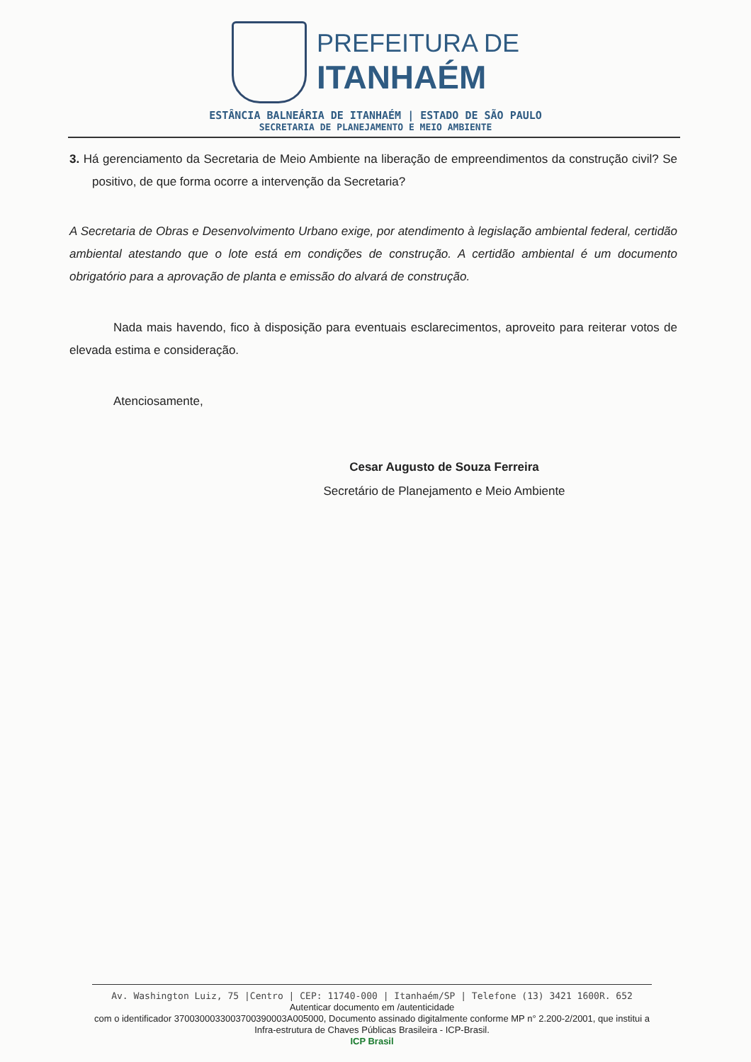PREFEITURA DE
ITANHAÉM
ESTÂNCIA BALNEÁRIA DE ITANHAÉM | ESTADO DE SÃO PAULO
SECRETARIA DE PLANEJAMENTO E MEIO AMBIENTE
3. Há gerenciamento da Secretaria de Meio Ambiente na liberação de empreendimentos da construção civil? Se positivo, de que forma ocorre a intervenção da Secretaria?
A Secretaria de Obras e Desenvolvimento Urbano exige, por atendimento à legislação ambiental federal, certidão ambiental atestando que o lote está em condições de construção. A certidão ambiental é um documento obrigatório para a aprovação de planta e emissão do alvará de construção.
Nada mais havendo, fico à disposição para eventuais esclarecimentos, aproveito para reiterar votos de elevada estima e consideração.
Atenciosamente,
Cesar Augusto de Souza Ferreira
Secretário de Planejamento e Meio Ambiente
Av. Washington Luiz, 75 |Centro | CEP: 11740-000 | Itanhaém/SP | Telefone (13) 3421 1600R. 652
Autenticar documento em /autenticidade
com o identificador 3700300033003700390003A005000, Documento assinado digitalmente conforme MP n° 2.200-2/2001, que institui a Infra-estrutura de Chaves Públicas Brasileira - ICP-Brasil.
ICP Brasil